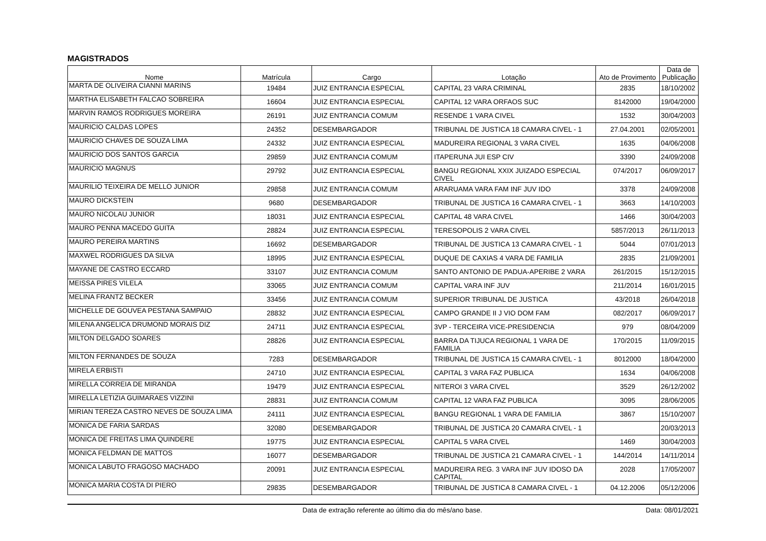MAGISTRADOS
| Nome | Matrícula | Cargo | Lotação | Ato de Provimento | Data de Publicação |
| --- | --- | --- | --- | --- | --- |
| MARTA DE OLIVEIRA CIANNI MARINS | 19484 | JUIZ ENTRANCIA ESPECIAL | CAPITAL 23 VARA CRIMINAL | 2835 | 18/10/2002 |
| MARTHA ELISABETH FALCAO SOBREIRA | 16604 | JUIZ ENTRANCIA ESPECIAL | CAPITAL 12 VARA ORFAOS SUC | 8142000 | 19/04/2000 |
| MARVIN RAMOS RODRIGUES MOREIRA | 26191 | JUIZ ENTRANCIA COMUM | RESENDE 1 VARA CIVEL | 1532 | 30/04/2003 |
| MAURICIO CALDAS LOPES | 24352 | DESEMBARGADOR | TRIBUNAL DE JUSTICA 18 CAMARA CIVEL - 1 | 27.04.2001 | 02/05/2001 |
| MAURICIO CHAVES DE SOUZA LIMA | 24332 | JUIZ ENTRANCIA ESPECIAL | MADUREIRA REGIONAL 3 VARA CIVEL | 1635 | 04/06/2008 |
| MAURICIO DOS SANTOS GARCIA | 29859 | JUIZ ENTRANCIA COMUM | ITAPERUNA JUI ESP CIV | 3390 | 24/09/2008 |
| MAURICIO MAGNUS | 29792 | JUIZ ENTRANCIA ESPECIAL | BANGU REGIONAL XXIX JUIZADO ESPECIAL CIVEL | 074/2017 | 06/09/2017 |
| MAURILIO TEIXEIRA DE MELLO JUNIOR | 29858 | JUIZ ENTRANCIA COMUM | ARARUAMA VARA FAM INF JUV IDO | 3378 | 24/09/2008 |
| MAURO DICKSTEIN | 9680 | DESEMBARGADOR | TRIBUNAL DE JUSTICA 16 CAMARA CIVEL - 1 | 3663 | 14/10/2003 |
| MAURO NICOLAU JUNIOR | 18031 | JUIZ ENTRANCIA ESPECIAL | CAPITAL 48 VARA CIVEL | 1466 | 30/04/2003 |
| MAURO PENNA MACEDO GUITA | 28824 | JUIZ ENTRANCIA ESPECIAL | TERESOPOLIS 2 VARA CIVEL | 5857/2013 | 26/11/2013 |
| MAURO PEREIRA MARTINS | 16692 | DESEMBARGADOR | TRIBUNAL DE JUSTICA 13 CAMARA CIVEL - 1 | 5044 | 07/01/2013 |
| MAXWEL RODRIGUES DA SILVA | 18995 | JUIZ ENTRANCIA ESPECIAL | DUQUE DE CAXIAS 4 VARA DE FAMILIA | 2835 | 21/09/2001 |
| MAYANE DE CASTRO ECCARD | 33107 | JUIZ ENTRANCIA COMUM | SANTO ANTONIO DE PADUA-APERIBE 2 VARA | 261/2015 | 15/12/2015 |
| MEISSA PIRES VILELA | 33065 | JUIZ ENTRANCIA COMUM | CAPITAL VARA INF JUV | 211/2014 | 16/01/2015 |
| MELINA FRANTZ BECKER | 33456 | JUIZ ENTRANCIA COMUM | SUPERIOR TRIBUNAL DE JUSTICA | 43/2018 | 26/04/2018 |
| MICHELLE DE GOUVEA PESTANA SAMPAIO | 28832 | JUIZ ENTRANCIA ESPECIAL | CAMPO GRANDE II J VIO DOM FAM | 082/2017 | 06/09/2017 |
| MILENA ANGELICA DRUMOND MORAIS DIZ | 24711 | JUIZ ENTRANCIA ESPECIAL | 3VP - TERCEIRA VICE-PRESIDENCIA | 979 | 08/04/2009 |
| MILTON DELGADO SOARES | 28826 | JUIZ ENTRANCIA ESPECIAL | BARRA DA TIJUCA REGIONAL 1 VARA DE FAMILIA | 170/2015 | 11/09/2015 |
| MILTON FERNANDES DE SOUZA | 7283 | DESEMBARGADOR | TRIBUNAL DE JUSTICA 15 CAMARA CIVEL - 1 | 8012000 | 18/04/2000 |
| MIRELA ERBISTI | 24710 | JUIZ ENTRANCIA ESPECIAL | CAPITAL 3 VARA FAZ PUBLICA | 1634 | 04/06/2008 |
| MIRELLA CORREIA DE MIRANDA | 19479 | JUIZ ENTRANCIA ESPECIAL | NITEROI 3 VARA CIVEL | 3529 | 26/12/2002 |
| MIRELLA LETIZIA GUIMARAES VIZZINI | 28831 | JUIZ ENTRANCIA COMUM | CAPITAL 12 VARA FAZ PUBLICA | 3095 | 28/06/2005 |
| MIRIAN TEREZA CASTRO NEVES DE SOUZA LIMA | 24111 | JUIZ ENTRANCIA ESPECIAL | BANGU REGIONAL 1 VARA DE FAMILIA | 3867 | 15/10/2007 |
| MONICA DE FARIA SARDAS | 32080 | DESEMBARGADOR | TRIBUNAL DE JUSTICA 20 CAMARA CIVEL - 1 | | 20/03/2013 |
| MONICA DE FREITAS LIMA QUINDERE | 19775 | JUIZ ENTRANCIA ESPECIAL | CAPITAL 5 VARA CIVEL | 1469 | 30/04/2003 |
| MONICA FELDMAN DE MATTOS | 16077 | DESEMBARGADOR | TRIBUNAL DE JUSTICA 21 CAMARA CIVEL - 1 | 144/2014 | 14/11/2014 |
| MONICA LABUTO FRAGOSO MACHADO | 20091 | JUIZ ENTRANCIA ESPECIAL | MADUREIRA REG. 3 VARA INF JUV IDOSO DA CAPITAL | 2028 | 17/05/2007 |
| MONICA MARIA COSTA DI PIERO | 29835 | DESEMBARGADOR | TRIBUNAL DE JUSTICA 8 CAMARA CIVEL - 1 | 04.12.2006 | 05/12/2006 |
Data de extração referente ao último dia do mês/ano base. Data: 08/01/2021